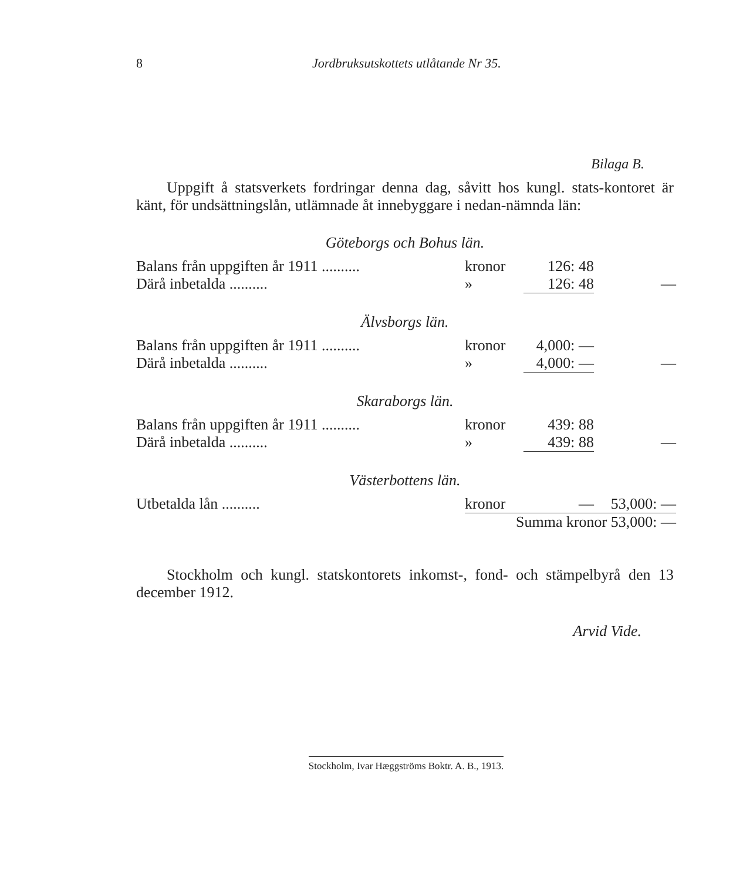8 Jordbruksutskottets utlåtande Nr 35.
Bilaga B.
  Uppgift å statsverkets fordringar denna dag, såvitt hos kungl. stats-kontoret är känt, för undsättningslån, utlämnade åt innebyggare i nedan-nämnda län:
Göteborgs och Bohus län.
| Balans från uppgiften år 1911 .......... | kronor | 126: 48 | |
| Därå inbetalda .......... | » | 126: 48 | — |
Älvsborgs län.
| Balans från uppgiften år 1911 .......... | kronor | 4,000: — | |
| Därå inbetalda .......... | » | 4,000: — | — |
Skaraborgs län.
| Balans från uppgiften år 1911 .......... | kronor | 439: 88 | |
| Därå inbetalda .......... | » | 439: 88 | — |
Västerbottens län.
| Utbetalda lån .......... | kronor | — | 53,000: — |
| Summa kronor 53,000: — | | | |
  Stockholm och kungl. statskontorets inkomst-, fond- och stämpelbyrå den 13 december 1912.
Arvid Vide.
Stockholm, Ivar Hæggströms Boktr. A. B., 1913.